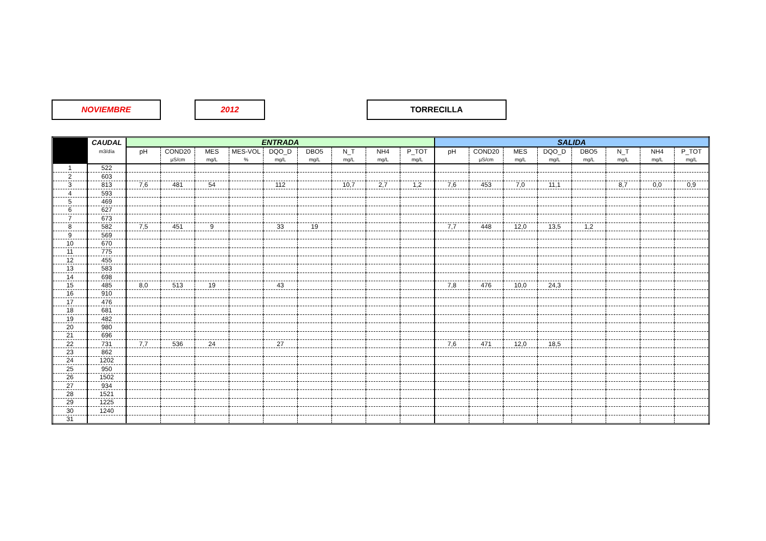NOVIEMBRE 2012 TORRECILLA
| | CAUDAL | ENTRADA | | | | | | | | | SALIDA | | | | | | | |
| --- | --- | --- | --- | --- | --- | --- | --- | --- | --- | --- | --- | --- | --- | --- | --- | --- | --- | --- |
| | m3/día | pH | COND20 | MES | MES-VOL | DQO_D | DBO5 | N_T | NH4 | P_TOT | pH | COND20 | MES | DQO_D | DBO5 | N_T | NH4 | P_TOT |
| | | | µS/cm | mg/L | % | mg/L | mg/L | mg/L | mg/L | mg/L | | µS/cm | mg/L | mg/L | mg/L | mg/L | mg/L | mg/L |
| 1 | 522 | | | | | | | | | | | | | | | | | |
| 2 | 603 | | | | | | | | | | | | | | | | | |
| 3 | 813 | 7,6 | 481 | 54 | | 112 | | 10,7 | 2,7 | 1,2 | 7,6 | 453 | 7,0 | 11,1 | | 8,7 | 0,0 | 0,9 |
| 4 | 593 | | | | | | | | | | | | | | | | | |
| 5 | 469 | | | | | | | | | | | | | | | | | |
| 6 | 627 | | | | | | | | | | | | | | | | | |
| 7 | 673 | | | | | | | | | | | | | | | | | |
| 8 | 582 | 7,5 | 451 | 9 | | 33 | 19 | | | | 7,7 | 448 | 12,0 | 13,5 | 1,2 | | | |
| 9 | 569 | | | | | | | | | | | | | | | | | |
| 10 | 670 | | | | | | | | | | | | | | | | | |
| 11 | 775 | | | | | | | | | | | | | | | | | |
| 12 | 455 | | | | | | | | | | | | | | | | | |
| 13 | 583 | | | | | | | | | | | | | | | | | |
| 14 | 698 | | | | | | | | | | | | | | | | | |
| 15 | 485 | 8,0 | 513 | 19 | | 43 | | | | | 7,8 | 476 | 10,0 | 24,3 | | | | |
| 16 | 910 | | | | | | | | | | | | | | | | | |
| 17 | 476 | | | | | | | | | | | | | | | | | |
| 18 | 681 | | | | | | | | | | | | | | | | | |
| 19 | 482 | | | | | | | | | | | | | | | | | |
| 20 | 980 | | | | | | | | | | | | | | | | | |
| 21 | 696 | | | | | | | | | | | | | | | | | |
| 22 | 731 | 7,7 | 536 | 24 | | 27 | | | | | 7,6 | 471 | 12,0 | 18,5 | | | | |
| 23 | 862 | | | | | | | | | | | | | | | | | |
| 24 | 1202 | | | | | | | | | | | | | | | | | |
| 25 | 950 | | | | | | | | | | | | | | | | | |
| 26 | 1502 | | | | | | | | | | | | | | | | | |
| 27 | 934 | | | | | | | | | | | | | | | | | |
| 28 | 1521 | | | | | | | | | | | | | | | | | |
| 29 | 1225 | | | | | | | | | | | | | | | | | |
| 30 | 1240 | | | | | | | | | | | | | | | | | |
| 31 | | | | | | | | | | | | | | | | | | |